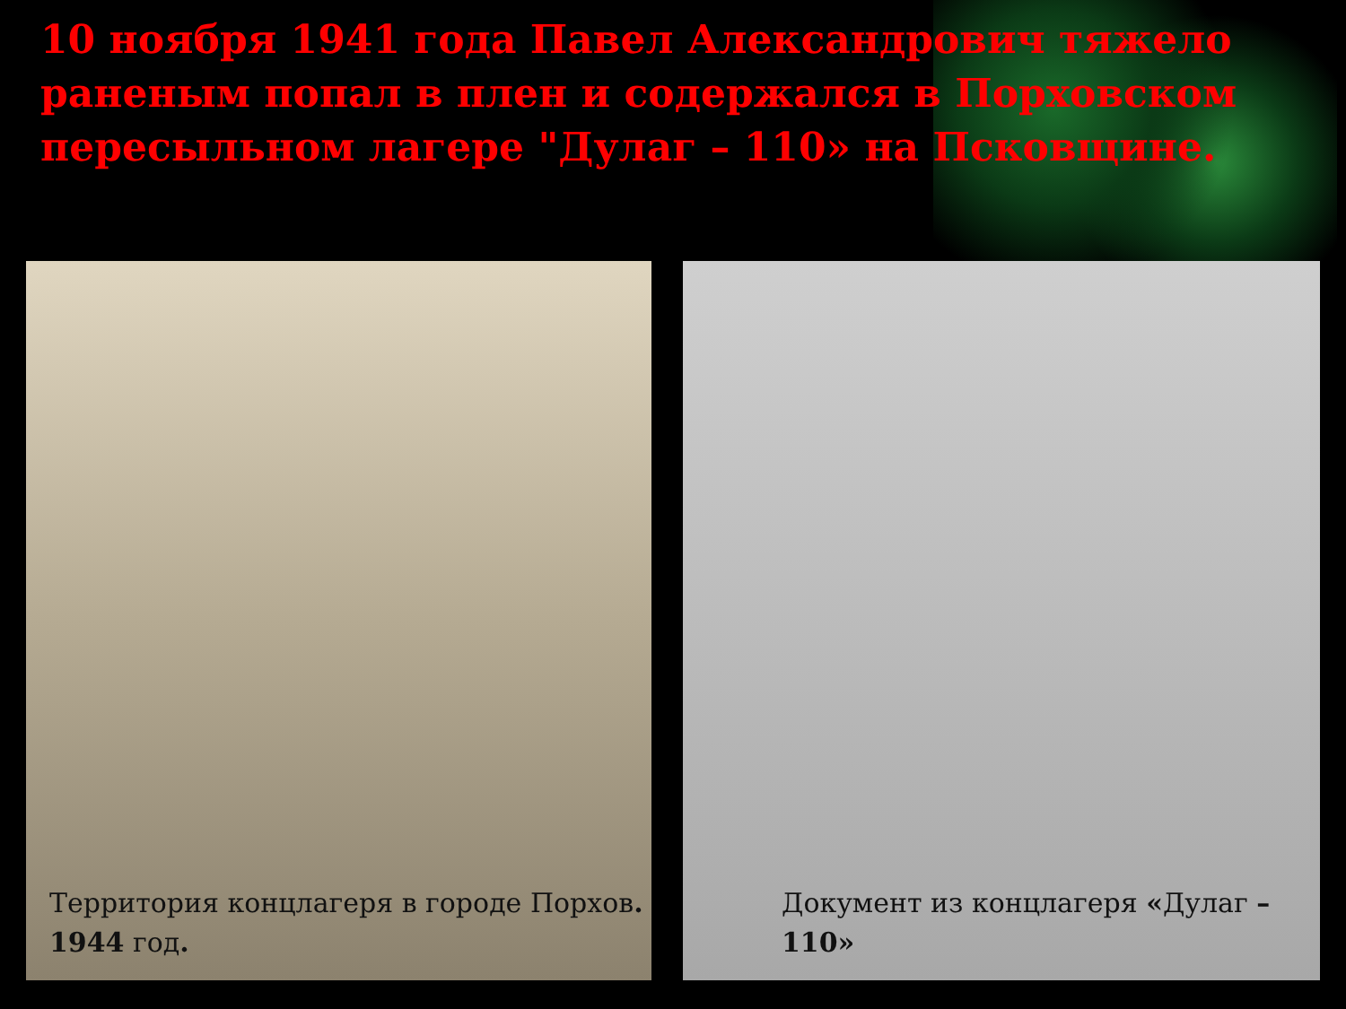10 ноября 1941 года Павел Александрович тяжело раненым попал в плен и содержался в Порховском пересыльном лагере "Дулаг – 110» на Псковщине.
Территория концлагеря в городе Порхов. 1944 год. Документ из концлагеря «Дулаг – 110»